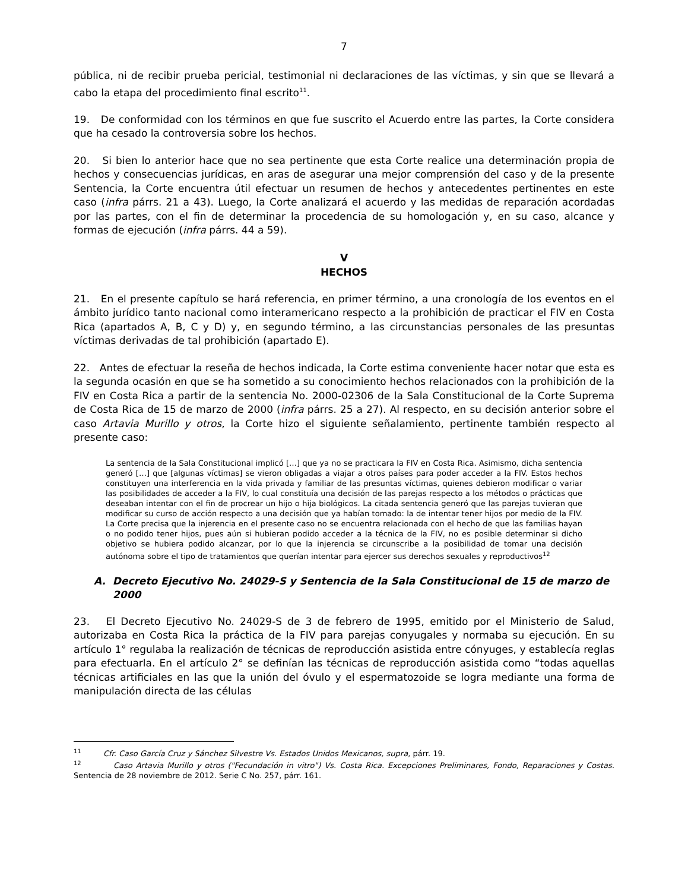7
pública, ni de recibir prueba pericial, testimonial ni declaraciones de las víctimas, y sin que se llevará a cabo la etapa del procedimiento final escrito<sup>11</sup>.
19. De conformidad con los términos en que fue suscrito el Acuerdo entre las partes, la Corte considera que ha cesado la controversia sobre los hechos.
20. Si bien lo anterior hace que no sea pertinente que esta Corte realice una determinación propia de hechos y consecuencias jurídicas, en aras de asegurar una mejor comprensión del caso y de la presente Sentencia, la Corte encuentra útil efectuar un resumen de hechos y antecedentes pertinentes en este caso (infra párrs. 21 a 43). Luego, la Corte analizará el acuerdo y las medidas de reparación acordadas por las partes, con el fin de determinar la procedencia de su homologación y, en su caso, alcance y formas de ejecución (infra párrs. 44 a 59).
V
HECHOS
21. En el presente capítulo se hará referencia, en primer término, a una cronología de los eventos en el ámbito jurídico tanto nacional como interamericano respecto a la prohibición de practicar el FIV en Costa Rica (apartados A, B, C y D) y, en segundo término, a las circunstancias personales de las presuntas víctimas derivadas de tal prohibición (apartado E).
22. Antes de efectuar la reseña de hechos indicada, la Corte estima conveniente hacer notar que esta es la segunda ocasión en que se ha sometido a su conocimiento hechos relacionados con la prohibición de la FIV en Costa Rica a partir de la sentencia No. 2000-02306 de la Sala Constitucional de la Corte Suprema de Costa Rica de 15 de marzo de 2000 (infra párrs. 25 a 27). Al respecto, en su decisión anterior sobre el caso Artavia Murillo y otros, la Corte hizo el siguiente señalamiento, pertinente también respecto al presente caso:
La sentencia de la Sala Constitucional implicó […] que ya no se practicara la FIV en Costa Rica. Asimismo, dicha sentencia generó […] que [algunas víctimas] se vieron obligadas a viajar a otros países para poder acceder a la FIV. Estos hechos constituyen una interferencia en la vida privada y familiar de las presuntas víctimas, quienes debieron modificar o variar las posibilidades de acceder a la FIV, lo cual constituía una decisión de las parejas respecto a los métodos o prácticas que deseaban intentar con el fin de procrear un hijo o hija biológicos. La citada sentencia generó que las parejas tuvieran que modificar su curso de acción respecto a una decisión que ya habían tomado: la de intentar tener hijos por medio de la FIV. La Corte precisa que la injerencia en el presente caso no se encuentra relacionada con el hecho de que las familias hayan o no podido tener hijos, pues aún si hubieran podido acceder a la técnica de la FIV, no es posible determinar si dicho objetivo se hubiera podido alcanzar, por lo que la injerencia se circunscribe a la posibilidad de tomar una decisión autónoma sobre el tipo de tratamientos que querían intentar para ejercer sus derechos sexuales y reproductivos<sup>12</sup>
A. Decreto Ejecutivo No. 24029-S y Sentencia de la Sala Constitucional de 15 de marzo de 2000
23. El Decreto Ejecutivo No. 24029-S de 3 de febrero de 1995, emitido por el Ministerio de Salud, autorizaba en Costa Rica la práctica de la FIV para parejas conyugales y normaba su ejecución. En su artículo 1° regulaba la realización de técnicas de reproducción asistida entre cónyuges, y establecía reglas para efectuarla. En el artículo 2° se definían las técnicas de reproducción asistida como “todas aquellas técnicas artificiales en las que la unión del óvulo y el espermatozoide se logra mediante una forma de manipulación directa de las células
<sup>11</sup> Cfr. Caso García Cruz y Sánchez Silvestre Vs. Estados Unidos Mexicanos, supra, párr. 19.
<sup>12</sup> Caso Artavia Murillo y otros ("Fecundación in vitro") Vs. Costa Rica. Excepciones Preliminares, Fondo, Reparaciones y Costas. Sentencia de 28 noviembre de 2012. Serie C No. 257, párr. 161.